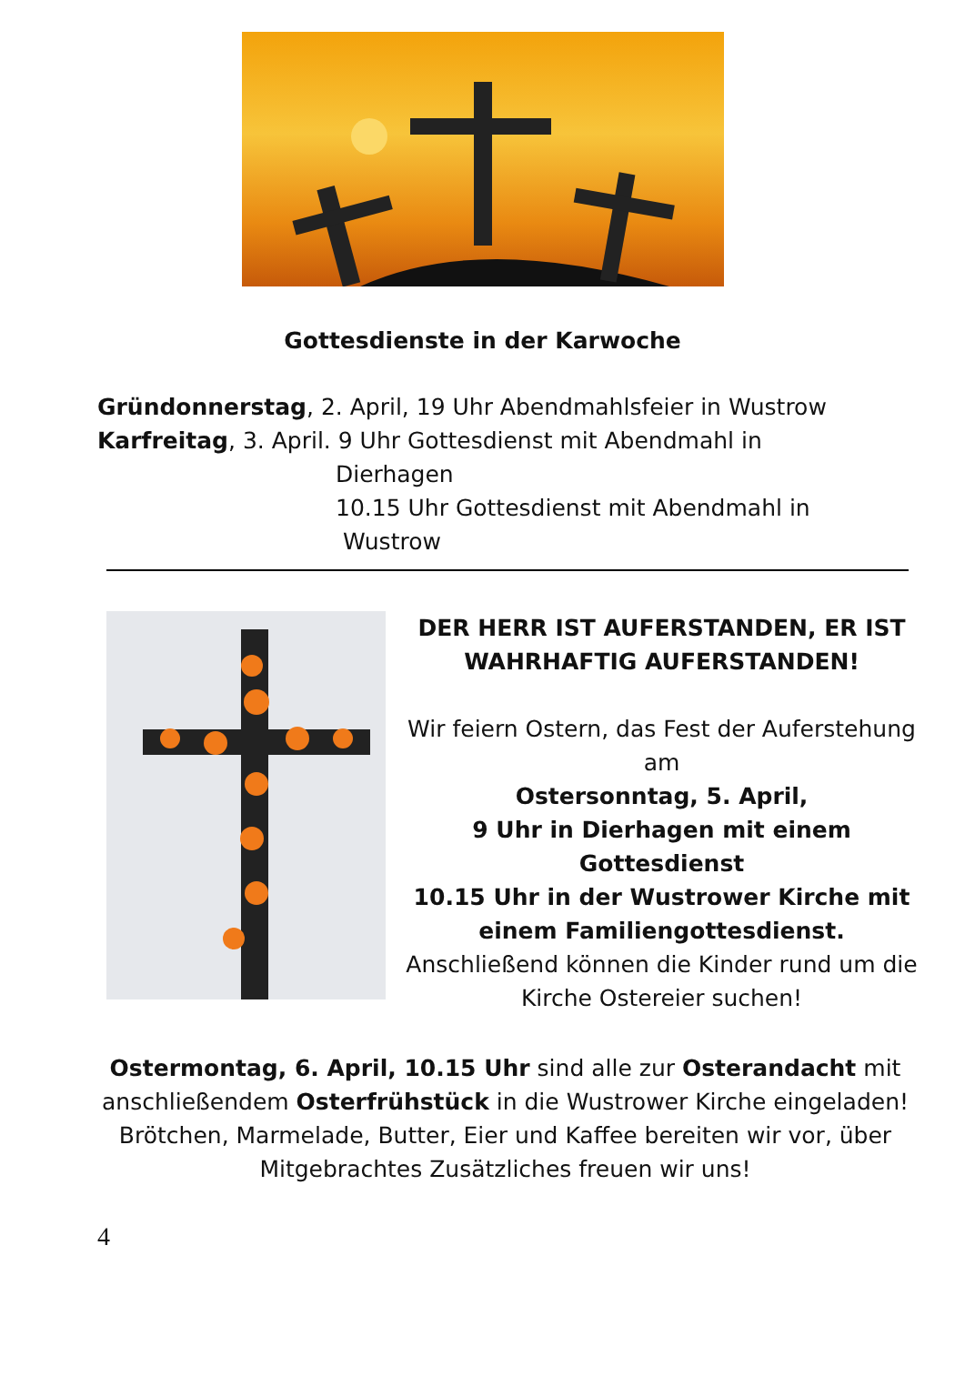Gottesdienste in der Karwoche
Gründonnerstag, 2. April, 19 Uhr Abendmahlsfeier in Wustrow
Karfreitag, 3. April. 9 Uhr Gottesdienst mit Abendmahl in
Dierhagen
10.15 Uhr Gottesdienst mit Abendmahl in
Wustrow
DER HERR IST AUFERSTANDEN, ER IST WAHRHAFTIG AUFERSTANDEN!
Wir feiern Ostern, das Fest der Auferstehung am
Ostersonntag, 5. April,
9 Uhr in Dierhagen mit einem Gottesdienst
10.15 Uhr in der Wustrower Kirche mit einem Familiengottesdienst.
Anschließend können die Kinder rund um die Kirche Ostereier suchen!
Ostermontag, 6. April, 10.15 Uhr sind alle zur Osterandacht mit anschließendem Osterfrühstück in die Wustrower Kirche eingeladen!
Brötchen, Marmelade, Butter, Eier und Kaffee bereiten wir vor, über Mitgebrachtes Zusätzliches freuen wir uns!
4